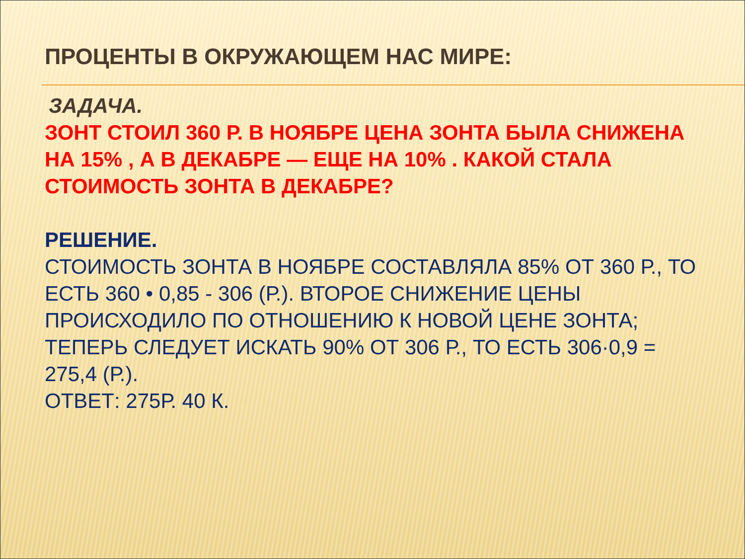ПРОЦЕНТЫ В ОКРУЖАЮЩЕМ НАС МИРЕ:
ЗАДАЧА.
ЗОНТ СТОИЛ 360 Р. В НОЯБРЕ ЦЕНА ЗОНТА БЫЛА СНИЖЕНА НА 15% , А В ДЕКАБРЕ — ЕЩЕ НА 10% . КАКОЙ СТАЛА СТОИМОСТЬ ЗОНТА В ДЕКАБРЕ?
РЕШЕНИЕ.
СТОИМОСТЬ ЗОНТА В НОЯБРЕ СОСТАВЛЯЛА 85% ОТ 360 Р., ТО ЕСТЬ 360 • 0,85 - 306 (Р.). ВТОРОЕ СНИЖЕНИЕ ЦЕНЫ ПРОИСХОДИЛО ПО ОТНОШЕНИЮ К НОВОЙ ЦЕНЕ ЗОНТА; ТЕПЕРЬ СЛЕДУЕТ ИСКАТЬ 90% ОТ 306 Р., ТО ЕСТЬ 306·0,9 = 275,4 (Р.).
ОТВЕТ: 275Р. 40 К.